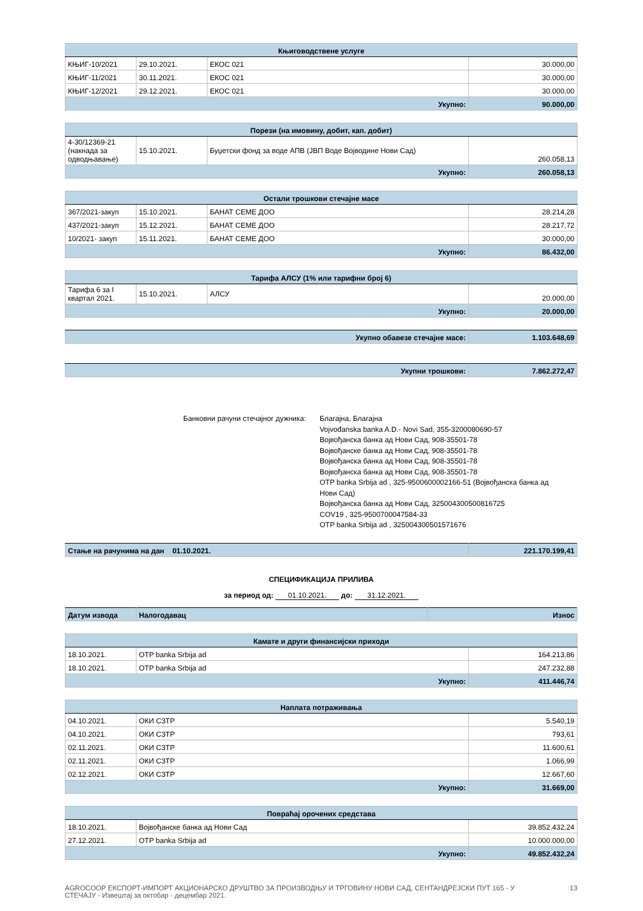| Књиговодствене услуге | | | |
| --- | --- | --- | --- |
| КЊИГ-10/2021 | 29.10.2021. | ЕКОС 021 | 30.000,00 |
| КЊИГ-11/2021 | 30.11.2021. | ЕКОС 021 | 30.000,00 |
| КЊИГ-12/2021 | 29.12.2021. | ЕКОС 021 | 30.000,00 |
| Укупно: | | | 90.000,00 |
| Порези (на имовину, добит, кап. добит) | | | |
| --- | --- | --- | --- |
| 4-30/12369-21 (накнада за одводњавање) | 15.10.2021. | Буџетски фонд за воде АПВ (ЈВП Воде Војводине Нови Сад) | 260.058,13 |
| Укупно: | | | 260.058,13 |
| Остали трошкови стечајне масе | | | |
| --- | --- | --- | --- |
| 367/2021-закуп | 15.10.2021. | БАНАТ СЕМЕ ДОО | 28.214,28 |
| 437/2021-закуп | 15.12.2021. | БАНАТ СЕМЕ ДОО | 28.217,72 |
| 10/2021- закуп | 15.11.2021. | БАНАТ СЕМЕ ДОО | 30.000,00 |
| Укупно: | | | 86.432,00 |
| Тарифа АЛСУ (1% или тарифни број 6) | | | |
| --- | --- | --- | --- |
| Тарифа 6 за I квартал 2021. | 15.10.2021. | АЛСУ | 20.000,00 |
| Укупно: | | | 20.000,00 |
| Укупно обавезе стечајне масе: | 1.103.648,69 |
| Укупни трошкови: | 7.862.272,47 |
Банковни рачуни стечајног дужника:
Благајна, Благајна
Vojvođanska banka A.D.- Novi Sad, 355-3200080690-57
Војвођанска банка ад Нови Сад, 908-35501-78
Војвођанске банка ад Нови Сад, 908-35501-78
Војвођанска банка ад Нови Сад, 908-35501-78
Војвођанска банка ад Нови Сад, 908-35501-78
OTP banka Srbija ad , 325-9500600002166-51 (Војвођанска банка ад
Нови Сад)
Војвођанска банка ад Нови Сад, 325004300500816725
COV19 , 325-9500700047584-33
OTP banka Srbija ad , 325004300501571676
| Стање на рачунима на дан 01.10.2021. | 221.170.199,41 |
СПЕЦИФИКАЦИЈА ПРИЛИВА
за период од: 01.10.2021. до: 31.12.2021.
| Датум извода | Налогодавац | Износ |
| Камате и други финансијски приходи | | |
| --- | --- | --- |
| 18.10.2021. | OTP banka Srbija ad | 164.213,86 |
| 18.10.2021. | OTP banka Srbija ad | 247.232,88 |
| Укупно: | | 411.446,74 |
| Наплата потраживања | | |
| --- | --- | --- |
| 04.10.2021. | ОКИ СЗТР | 5.540,19 |
| 04.10.2021. | ОКИ СЗТР | 793,61 |
| 02.11.2021. | ОКИ СЗТР | 11.600,61 |
| 02.11.2021. | ОКИ СЗТР | 1.066,99 |
| 02.12.2021. | ОКИ СЗТР | 12.667,60 |
| Укупно: | | 31.669,00 |
| Повраћај орочених средстава | | |
| --- | --- | --- |
| 18.10.2021. | Војвођанске банка ад Нови Сад | 39.852.432,24 |
| 27.12.2021. | OTP banka Srbija ad | 10.000.000,00 |
| Укупно: | | 49.852.432,24 |
AGROCOOP ЕКСПОРТ-ИМПОРТ АКЦИОНАРСКО ДРУШТВО ЗА ПРОИЗВОДЊУ И ТРГОВИНУ НОВИ САД, СЕНТАНДРЕЈСКИ ПУТ 165 - У СТЕЧАЈУ - Извештај за октобар - децембар 2021.
13